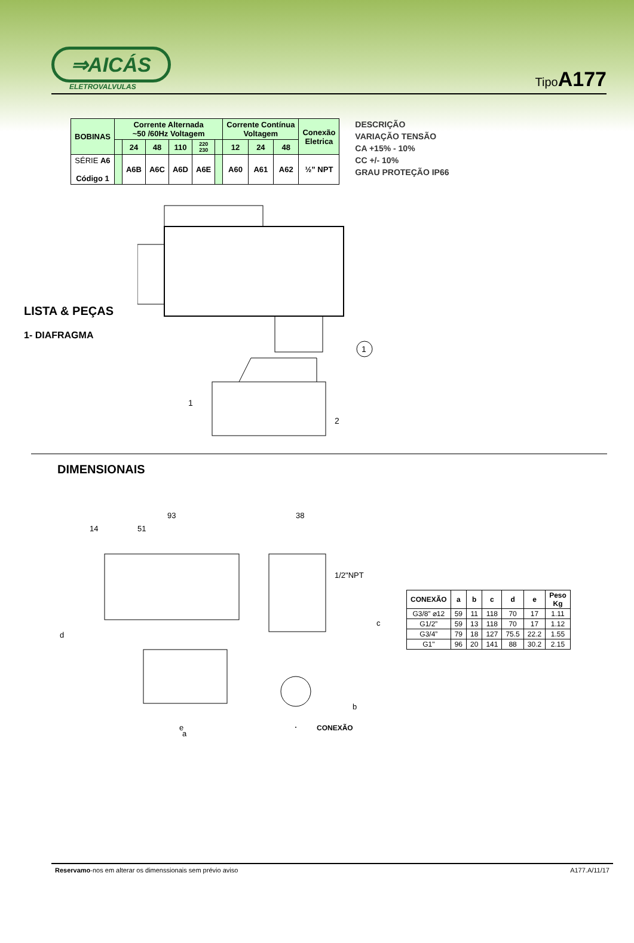⇒AICÁS
ELETROVALVULAS
TipoA177
| BOBINAS | Corrente Alternada ~50 /60Hz Voltagem | | | | | | Corrente Contínua Voltagem | | | Conexão Eletrica |
| --- | --- | --- | --- | --- | --- | --- | --- | --- | --- | --- |
| | | 24 | 48 | 110 | 220 230 | | 12 | 24 | 48 | |
| SÉRIE A6 Código 1 | | A6B | A6C | A6D | A6E | | A60 | A61 | A62 | ½” NPT |
DESCRIÇÃO
VARIAÇÃO TENSÃO
CA +15% - 10%
CC +/- 10%
GRAU PROTEÇÃO IP66
LISTA & PEÇAS
1- DIAFRAGMA
1
1
2
DIMENSIONAIS
93
51
14
38
1/2"NPT
d
c
e
a
b
CONEXÃO
| CONEXÃO | a | b | c | d | e | Peso Kg |
| --- | --- | --- | --- | --- | --- | --- |
| G3/8” ⌀12 | 59 | 11 | 118 | 70 | 17 | 1.11 |
| G1/2” | 59 | 13 | 118 | 70 | 17 | 1.12 |
| G3/4” | 79 | 18 | 127 | 75.5 | 22.2 | 1.55 |
| G1" | 96 | 20 | 141 | 88 | 30.2 | 2.15 |
Reservamo-nos em alterar os dimenssionais sem prévio aviso A177.A/11/17